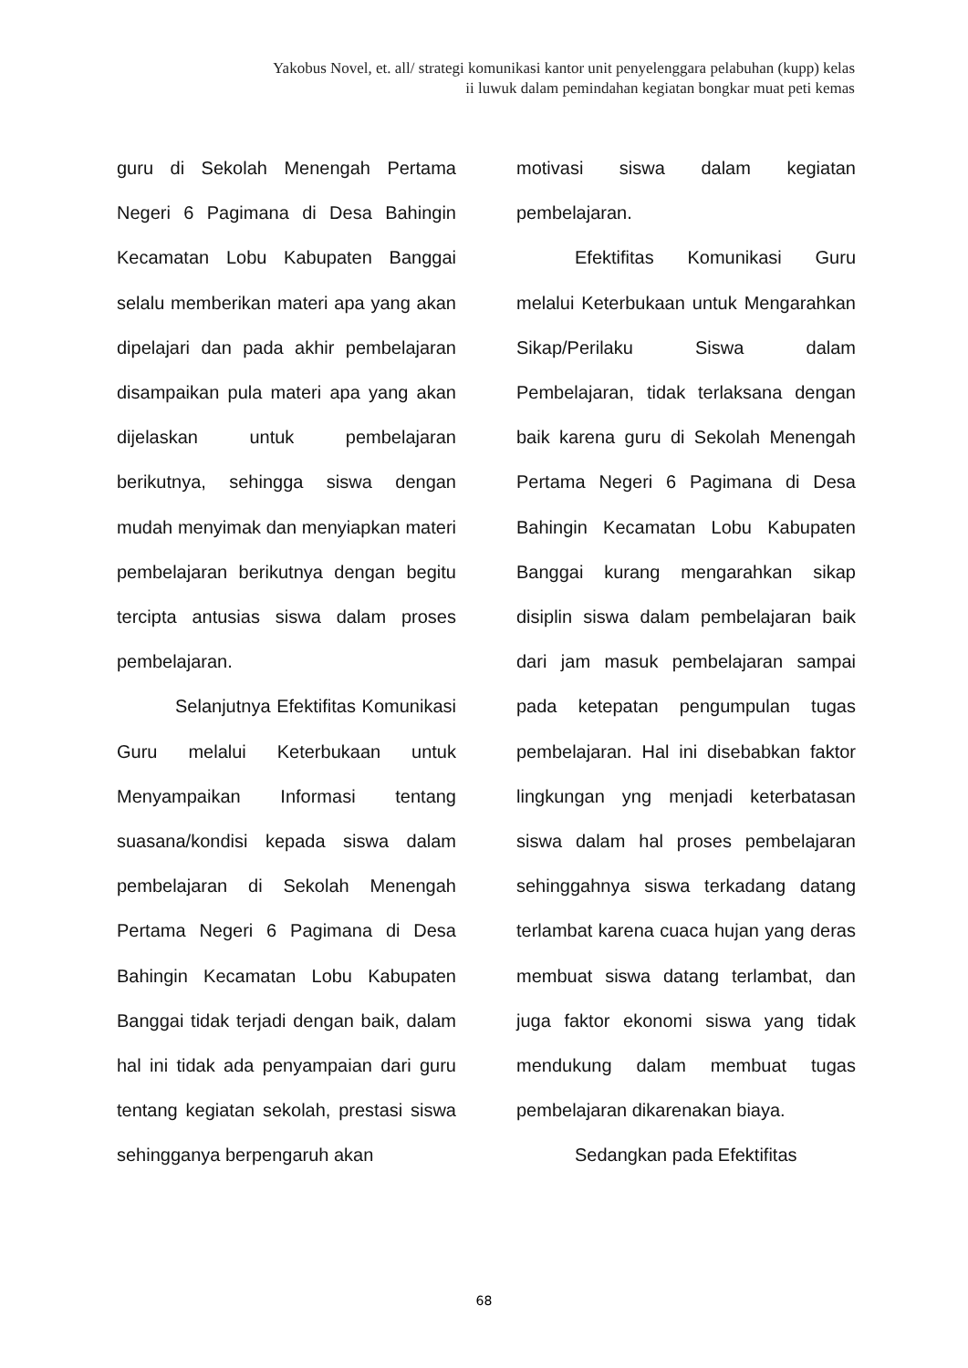Yakobus Novel, et. all/ strategi komunikasi kantor unit penyelenggara pelabuhan (kupp) kelas
ii luwuk dalam pemindahan kegiatan bongkar muat peti kemas
guru di Sekolah Menengah Pertama Negeri 6 Pagimana di Desa Bahingin Kecamatan Lobu Kabupaten Banggai selalu memberikan materi apa yang akan dipelajari dan pada akhir pembelajaran disampaikan pula materi apa yang akan dijelaskan untuk pembelajaran berikutnya, sehingga siswa dengan mudah menyimak dan menyiapkan materi pembelajaran berikutnya dengan begitu tercipta antusias siswa dalam proses pembelajaran.
Selanjutnya Efektifitas Komunikasi Guru melalui Keterbukaan untuk Menyampaikan Informasi tentang suasana/kondisi kepada siswa dalam pembelajaran di Sekolah Menengah Pertama Negeri 6 Pagimana di Desa Bahingin Kecamatan Lobu Kabupaten Banggai tidak terjadi dengan baik, dalam hal ini tidak ada penyampaian dari guru tentang kegiatan sekolah, prestasi siswa sehingganya berpengaruh akan
motivasi siswa dalam kegiatan pembelajaran.
Efektifitas Komunikasi Guru melalui Keterbukaan untuk Mengarahkan Sikap/Perilaku Siswa dalam Pembelajaran, tidak terlaksana dengan baik karena guru di Sekolah Menengah Pertama Negeri 6 Pagimana di Desa Bahingin Kecamatan Lobu Kabupaten Banggai kurang mengarahkan sikap disiplin siswa dalam pembelajaran baik dari jam masuk pembelajaran sampai pada ketepatan pengumpulan tugas pembelajaran. Hal ini disebabkan faktor lingkungan yng menjadi keterbatasan siswa dalam hal proses pembelajaran sehinggahnya siswa terkadang datang terlambat karena cuaca hujan yang deras membuat siswa datang terlambat, dan juga faktor ekonomi siswa yang tidak mendukung dalam membuat tugas pembelajaran dikarenakan biaya.
Sedangkan pada Efektifitas
68